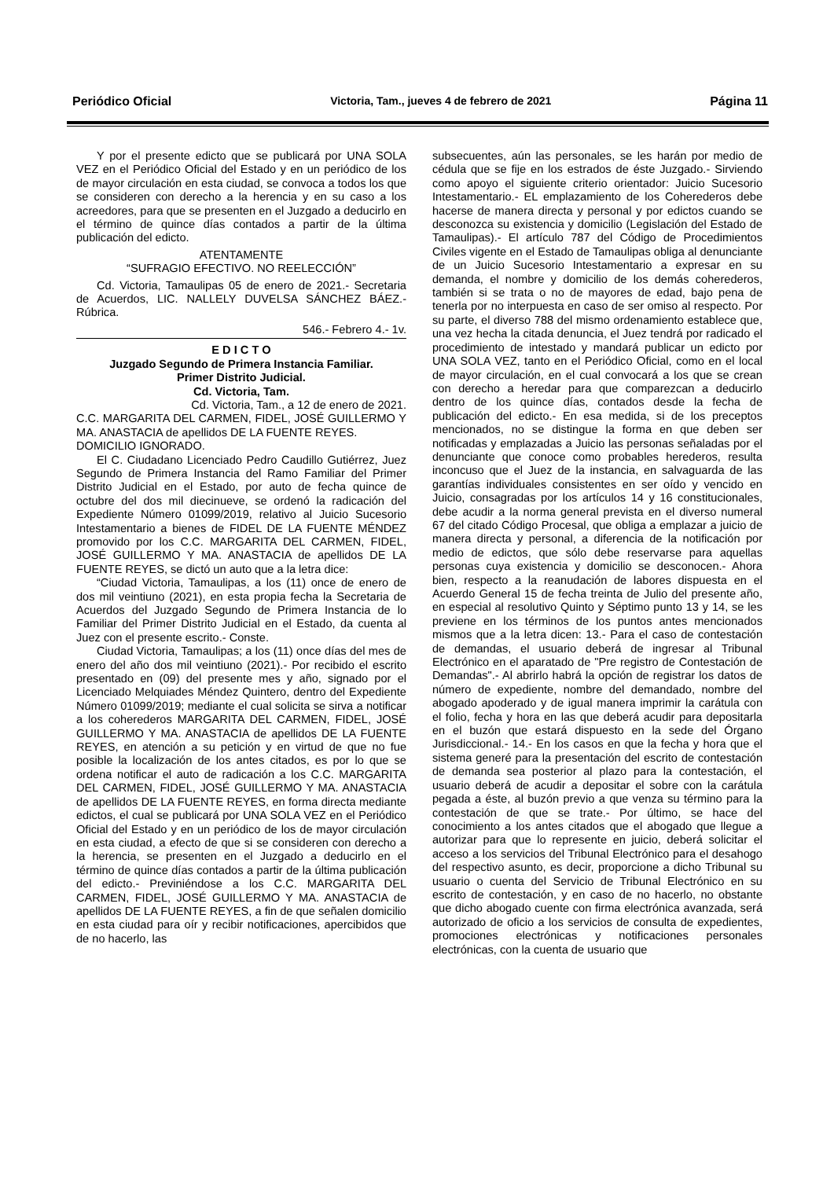Periódico Oficial Victoria, Tam., jueves 4 de febrero de 2021 Página 11
Y por el presente edicto que se publicará por UNA SOLA VEZ en el Periódico Oficial del Estado y en un periódico de los de mayor circulación en esta ciudad, se convoca a todos los que se consideren con derecho a la herencia y en su caso a los acreedores, para que se presenten en el Juzgado a deducirlo en el término de quince días contados a partir de la última publicación del edicto.
ATENTAMENTE
“SUFRAGIO EFECTIVO. NO REELECCIÓN”
Cd. Victoria, Tamaulipas 05 de enero de 2021.- Secretaria de Acuerdos, LIC. NALLELY DUVELSA SÁNCHEZ BÁEZ.- Rúbrica.
546.- Febrero 4.- 1v.
E D I C T O
Juzgado Segundo de Primera Instancia Familiar.
Primer Distrito Judicial.
Cd. Victoria, Tam.
Cd. Victoria, Tam., a 12 de enero de 2021.
C.C. MARGARITA DEL CARMEN, FIDEL, JOSÉ GUILLERMO Y MA. ANASTACIA de apellidos DE LA FUENTE REYES.
DOMICILIO IGNORADO.
El C. Ciudadano Licenciado Pedro Caudillo Gutiérrez, Juez Segundo de Primera Instancia del Ramo Familiar del Primer Distrito Judicial en el Estado, por auto de fecha quince de octubre del dos mil diecinueve, se ordenó la radicación del Expediente Número 01099/2019, relativo al Juicio Sucesorio Intestamentario a bienes de FIDEL DE LA FUENTE MÉNDEZ promovido por los C.C. MARGARITA DEL CARMEN, FIDEL, JOSÉ GUILLERMO Y MA. ANASTACIA de apellidos DE LA FUENTE REYES, se dictó un auto que a la letra dice:
“Ciudad Victoria, Tamaulipas, a los (11) once de enero de dos mil veintiuno (2021), en esta propia fecha la Secretaria de Acuerdos del Juzgado Segundo de Primera Instancia de lo Familiar del Primer Distrito Judicial en el Estado, da cuenta al Juez con el presente escrito.- Conste.
Ciudad Victoria, Tamaulipas; a los (11) once días del mes de enero del año dos mil veintiuno (2021).- Por recibido el escrito presentado en (09) del presente mes y año, signado por el Licenciado Melquiades Méndez Quintero, dentro del Expediente Número 01099/2019; mediante el cual solicita se sirva a notificar a los coherederos MARGARITA DEL CARMEN, FIDEL, JOSÉ GUILLERMO Y MA. ANASTACIA de apellidos DE LA FUENTE REYES, en atención a su petición y en virtud de que no fue posible la localización de los antes citados, es por lo que se ordena notificar el auto de radicación a los C.C. MARGARITA DEL CARMEN, FIDEL, JOSÉ GUILLERMO Y MA. ANASTACIA de apellidos DE LA FUENTE REYES, en forma directa mediante edictos, el cual se publicará por UNA SOLA VEZ en el Periódico Oficial del Estado y en un periódico de los de mayor circulación en esta ciudad, a efecto de que si se consideren con derecho a la herencia, se presenten en el Juzgado a deducirlo en el término de quince días contados a partir de la última publicación del edicto.- Previniéndose a los C.C. MARGARITA DEL CARMEN, FIDEL, JOSÉ GUILLERMO Y MA. ANASTACIA de apellidos DE LA FUENTE REYES, a fin de que señalen domicilio en esta ciudad para oír y recibir notificaciones, apercibidos que de no hacerlo, las
subsecuentes, aún las personales, se les harán por medio de cédula que se fije en los estrados de éste Juzgado.- Sirviendo como apoyo el siguiente criterio orientador: Juicio Sucesorio Intestamentario.- EL emplazamiento de los Coherederos debe hacerse de manera directa y personal y por edictos cuando se desconozca su existencia y domicilio (Legislación del Estado de Tamaulipas).- El artículo 787 del Código de Procedimientos Civiles vigente en el Estado de Tamaulipas obliga al denunciante de un Juicio Sucesorio Intestamentario a expresar en su demanda, el nombre y domicilio de los demás coherederos, también si se trata o no de mayores de edad, bajo pena de tenerla por no interpuesta en caso de ser omiso al respecto. Por su parte, el diverso 788 del mismo ordenamiento establece que, una vez hecha la citada denuncia, el Juez tendrá por radicado el procedimiento de intestado y mandará publicar un edicto por UNA SOLA VEZ, tanto en el Periódico Oficial, como en el local de mayor circulación, en el cual convocará a los que se crean con derecho a heredar para que comparezcan a deducirlo dentro de los quince días, contados desde la fecha de publicación del edicto.- En esa medida, si de los preceptos mencionados, no se distingue la forma en que deben ser notificadas y emplazadas a Juicio las personas señaladas por el denunciante que conoce como probables herederos, resulta inconcuso que el Juez de la instancia, en salvaguarda de las garantías individuales consistentes en ser oído y vencido en Juicio, consagradas por los artículos 14 y 16 constitucionales, debe acudir a la norma general prevista en el diverso numeral 67 del citado Código Procesal, que obliga a emplazar a juicio de manera directa y personal, a diferencia de la notificación por medio de edictos, que sólo debe reservarse para aquellas personas cuya existencia y domicilio se desconocen.- Ahora bien, respecto a la reanudación de labores dispuesta en el Acuerdo General 15 de fecha treinta de Julio del presente año, en especial al resolutivo Quinto y Séptimo punto 13 y 14, se les previene en los términos de los puntos antes mencionados mismos que a la letra dicen: 13.- Para el caso de contestación de demandas, el usuario deberá de ingresar al Tribunal Electrónico en el aparatado de "Pre registro de Contestación de Demandas".- Al abrirlo habrá la opción de registrar los datos de número de expediente, nombre del demandado, nombre del abogado apoderado y de igual manera imprimir la carátula con el folio, fecha y hora en las que deberá acudir para depositarla en el buzón que estará dispuesto en la sede del Órgano Jurisdiccional.- 14.- En los casos en que la fecha y hora que el sistema generé para la presentación del escrito de contestación de demanda sea posterior al plazo para la contestación, el usuario deberá de acudir a depositar el sobre con la carátula pegada a éste, al buzón previo a que venza su término para la contestación de que se trate.- Por último, se hace del conocimiento a los antes citados que el abogado que llegue a autorizar para que lo represente en juicio, deberá solicitar el acceso a los servicios del Tribunal Electrónico para el desahogo del respectivo asunto, es decir, proporcione a dicho Tribunal su usuario o cuenta del Servicio de Tribunal Electrónico en su escrito de contestación, y en caso de no hacerlo, no obstante que dicho abogado cuente con firma electrónica avanzada, será autorizado de oficio a los servicios de consulta de expedientes, promociones electrónicas y notificaciones personales electrónicas, con la cuenta de usuario que